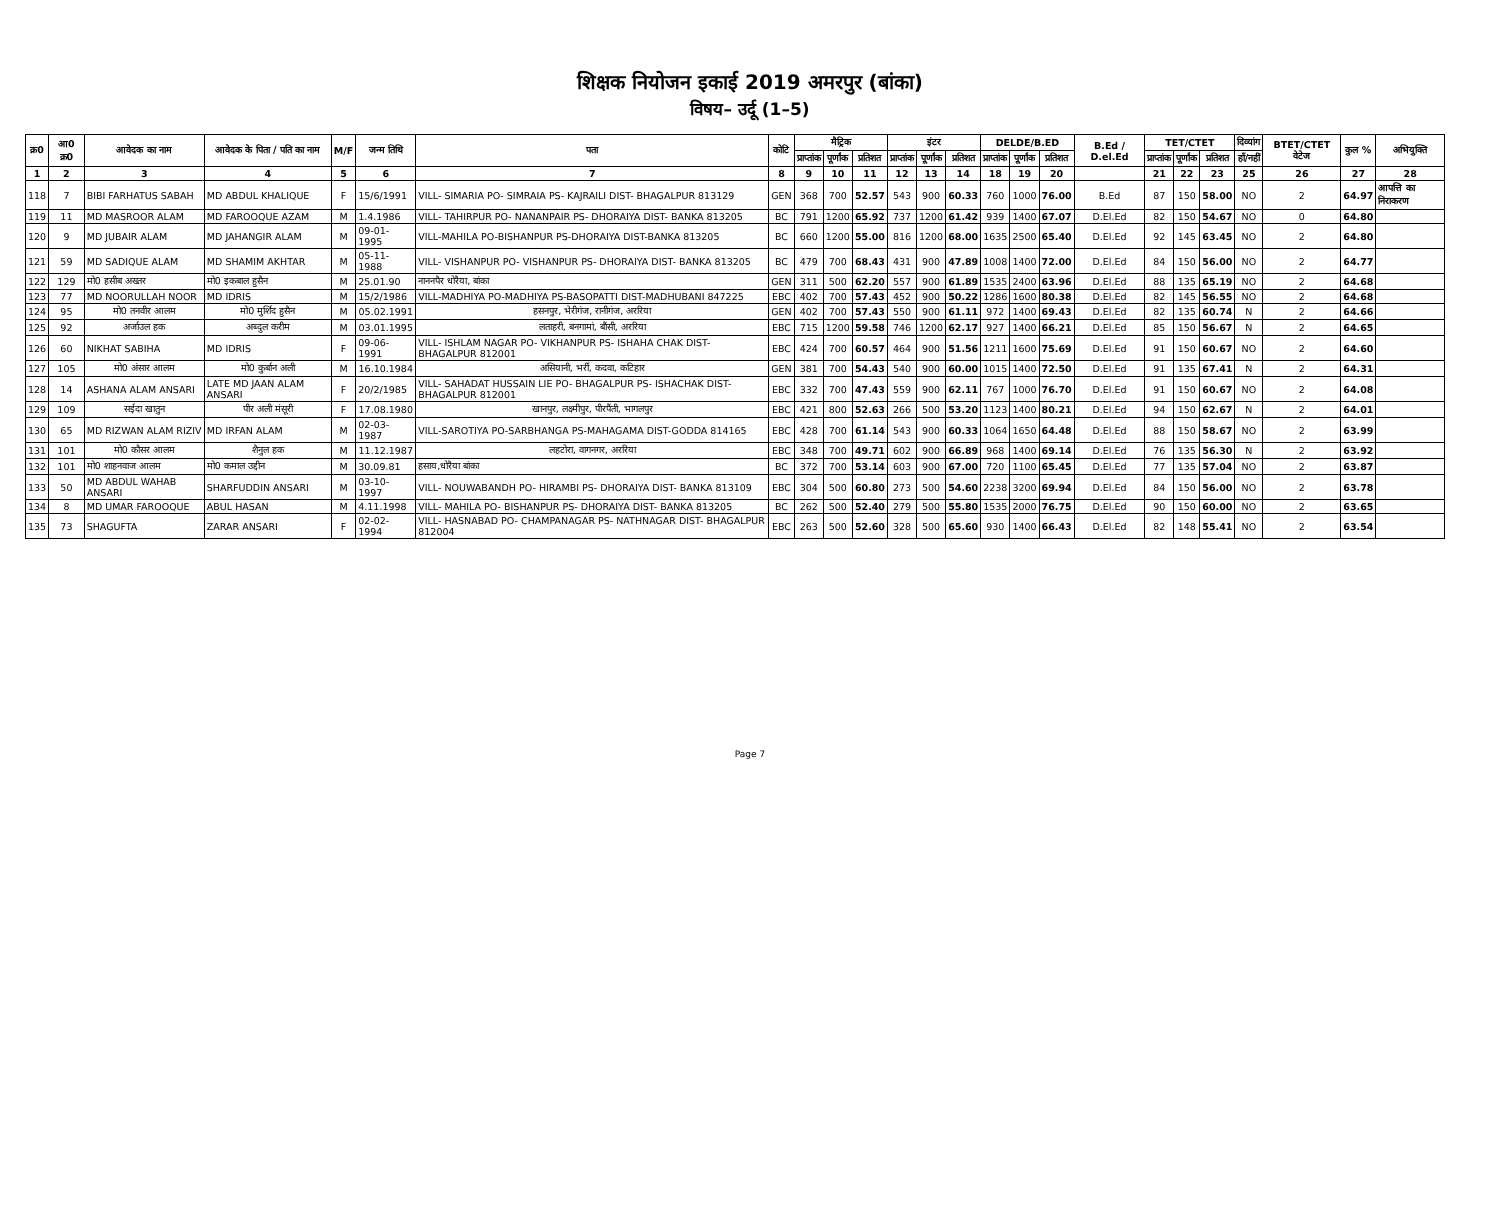शिक्षक नियोजन इकाई 2019 अमरपुर (बांका)
विषय– उर्दू (1–5)
| क्र0 | आ0 क्र0 | आवेदक का नाम | आवेदक के पिता / पति का नाम | M/F | जन्म तिथि | पता | कोटि | मैट्रिक | | | इंटर | | | DELDE/B.ED | | | B.Ed / D.el.Ed | TET/CTET | | | दिव्यांग | BTET/CTET वेटेज | कुल % | अभियुक्ति |
| --- | --- | --- | --- | --- | --- | --- | --- | --- | --- | --- | --- | --- | --- | --- | --- | --- | --- | --- | --- | --- | --- | --- | --- | --- |
| | | | | | | | | प्राप्तांक | पूर्णांक | प्रतिशत | प्राप्तांक | पूर्णांक | प्रतिशत | प्राप्तांक | पूर्णांक | प्रतिशत | | प्राप्तांक | पूर्णांक | प्रतिशत | हाँ/नहीं | | | |
| 1 | 2 | 3 | 4 | 5 | 6 | 7 | 8 | 9 | 10 | 11 | 12 | 13 | 14 | 18 | 19 | 20 | | 21 | 22 | 23 | 25 | 26 | 27 | 28 |
| 118 | 7 | BIBI FARHATUS SABAH | MD ABDUL KHALIQUE | F | 15/6/1991 | VILL- SIMARIA PO- SIMRAIA PS- KAJRAILI DIST- BHAGALPUR 813129 | GEN | 368 | 700 | 52.57 | 543 | 900 | 60.33 | 760 | 1000 | 76.00 | B.Ed | 87 | 150 | 58.00 | NO | 2 | 64.97 | आपत्ति का निराकरण |
| 119 | 11 | MD MASROOR ALAM | MD FAROOQUE AZAM | M | 1.4.1986 | VILL- TAHIRPUR PO- NANANPAIR PS- DHORAIYA DIST- BANKA 813205 | BC | 791 | 1200 | 65.92 | 737 | 1200 | 61.42 | 939 | 1400 | 67.07 | D.El.Ed | 82 | 150 | 54.67 | NO | 0 | 64.80 | |
| 120 | 9 | MD JUBAIR ALAM | MD JAHANGIR ALAM | M | 09-01-1995 | VILL-MAHILA PO-BISHANPUR PS-DHORAIYA DIST-BANKA 813205 | BC | 660 | 1200 | 55.00 | 816 | 1200 | 68.00 | 1635 | 2500 | 65.40 | D.El.Ed | 92 | 145 | 63.45 | NO | 2 | 64.80 | |
| 121 | 59 | MD SADIQUE ALAM | MD SHAMIM AKHTAR | M | 05-11-1988 | VILL- VISHANPUR PO- VISHANPUR PS- DHORAIYA DIST- BANKA 813205 | BC | 479 | 700 | 68.43 | 431 | 900 | 47.89 | 1008 | 1400 | 72.00 | D.El.Ed | 84 | 150 | 56.00 | NO | 2 | 64.77 | |
| 122 | 129 | मो0 हसीब अख्तर | मो0 इकबाल हुसैन | M | 25.01.90 | नाननपैर धोरैया, बांका | GEN | 311 | 500 | 62.20 | 557 | 900 | 61.89 | 1535 | 2400 | 63.96 | D.El.Ed | 88 | 135 | 65.19 | NO | 2 | 64.68 | |
| 123 | 77 | MD NOORULLAH NOOR | MD IDRIS | M | 15/2/1986 | VILL-MADHIYA PO-MADHIYA PS-BASOPATTI DIST-MADHUBANI 847225 | EBC | 402 | 700 | 57.43 | 452 | 900 | 50.22 | 1286 | 1600 | 80.38 | D.El.Ed | 82 | 145 | 56.55 | NO | 2 | 64.68 | |
| 124 | 95 | मो0 तनवीर आलम | मो0 मुर्शिद हुसैन | M | 05.02.1991 | हसनपुर, भेरीगंज, रानीगंज, अररिया | GEN | 402 | 700 | 57.43 | 550 | 900 | 61.11 | 972 | 1400 | 69.43 | D.El.Ed | 82 | 135 | 60.74 | N | 2 | 64.66 | |
| 125 | 92 | अर्जाउल हक | अब्दुल करीम | M | 03.01.1995 | लताहरी, बनगामां, बौंसी, अररिया | EBC | 715 | 1200 | 59.58 | 746 | 1200 | 62.17 | 927 | 1400 | 66.21 | D.El.Ed | 85 | 150 | 56.67 | N | 2 | 64.65 | |
| 126 | 60 | NIKHAT SABIHA | MD IDRIS | F | 09-06-1991 | VILL- ISHLAM NAGAR PO- VIKHANPUR PS- ISHAHA CHAK DIST- BHAGALPUR 812001 | EBC | 424 | 700 | 60.57 | 464 | 900 | 51.56 | 1211 | 1600 | 75.69 | D.El.Ed | 91 | 150 | 60.67 | NO | 2 | 64.60 | |
| 127 | 105 | मो0 अंसार आलम | मो0 कुर्बान अली | M | 16.10.1984 | असियानी, भर्री, कदवा, कटिहार | GEN | 381 | 700 | 54.43 | 540 | 900 | 60.00 | 1015 | 1400 | 72.50 | D.El.Ed | 91 | 135 | 67.41 | N | 2 | 64.31 | |
| 128 | 14 | ASHANA ALAM ANSARI | LATE MD JAAN ALAM ANSARI | F | 20/2/1985 | VILL- SAHADAT HUSSAIN LIE PO- BHAGALPUR PS- ISHACHAK DIST- BHAGALPUR 812001 | EBC | 332 | 700 | 47.43 | 559 | 900 | 62.11 | 767 | 1000 | 76.70 | D.El.Ed | 91 | 150 | 60.67 | NO | 2 | 64.08 | |
| 129 | 109 | सईदा खातुन | पीर अली मंसूरी | F | 17.08.1980 | खानपुर, लक्ष्मीपुर, पीरपैंती, भागलपुर | EBC | 421 | 800 | 52.63 | 266 | 500 | 53.20 | 1123 | 1400 | 80.21 | D.El.Ed | 94 | 150 | 62.67 | N | 2 | 64.01 | |
| 130 | 65 | MD RIZWAN ALAM RIZIV | MD IRFAN ALAM | M | 02-03-1987 | VILL-SAROTIYA PO-SARBHANGA PS-MAHAGAMA DIST-GODDA 814165 | EBC | 428 | 700 | 61.14 | 543 | 900 | 60.33 | 1064 | 1650 | 64.48 | D.El.Ed | 88 | 150 | 58.67 | NO | 2 | 63.99 | |
| 131 | 101 | मो0 कौसर आलम | शैनुल हक | M | 11.12.1987 | लहटोरा, वागनगर, अररिया | EBC | 348 | 700 | 49.71 | 602 | 900 | 66.89 | 968 | 1400 | 69.14 | D.El.Ed | 76 | 135 | 56.30 | N | 2 | 63.92 | |
| 132 | 101 | मो0 शाहनवाज आलम | मो0 कमाल उद्दीन | M | 30.09.81 | हसाय,धोरैया बांका | BC | 372 | 700 | 53.14 | 603 | 900 | 67.00 | 720 | 1100 | 65.45 | D.El.Ed | 77 | 135 | 57.04 | NO | 2 | 63.87 | |
| 133 | 50 | MD ABDUL WAHAB ANSARI | SHARFUDDIN ANSARI | M | 03-10-1997 | VILL- NOUWABANDH PO- HIRAMBI PS- DHORAIYA DIST- BANKA 813109 | EBC | 304 | 500 | 60.80 | 273 | 500 | 54.60 | 2238 | 3200 | 69.94 | D.El.Ed | 84 | 150 | 56.00 | NO | 2 | 63.78 | |
| 134 | 8 | MD UMAR FAROOQUE | ABUL HASAN | M | 4.11.1998 | VILL- MAHILA PO- BISHANPUR PS- DHORAIYA DIST- BANKA 813205 | BC | 262 | 500 | 52.40 | 279 | 500 | 55.80 | 1535 | 2000 | 76.75 | D.El.Ed | 90 | 150 | 60.00 | NO | 2 | 63.65 | |
| 135 | 73 | SHAGUFTA | ZARAR ANSARI | F | 02-02-1994 | VILL- HASNABAD PO- CHAMPANAGAR PS- NATHNAGAR DIST- BHAGALPUR 812004 | EBC | 263 | 500 | 52.60 | 328 | 500 | 65.60 | 930 | 1400 | 66.43 | D.El.Ed | 82 | 148 | 55.41 | NO | 2 | 63.54 | |
Page 7